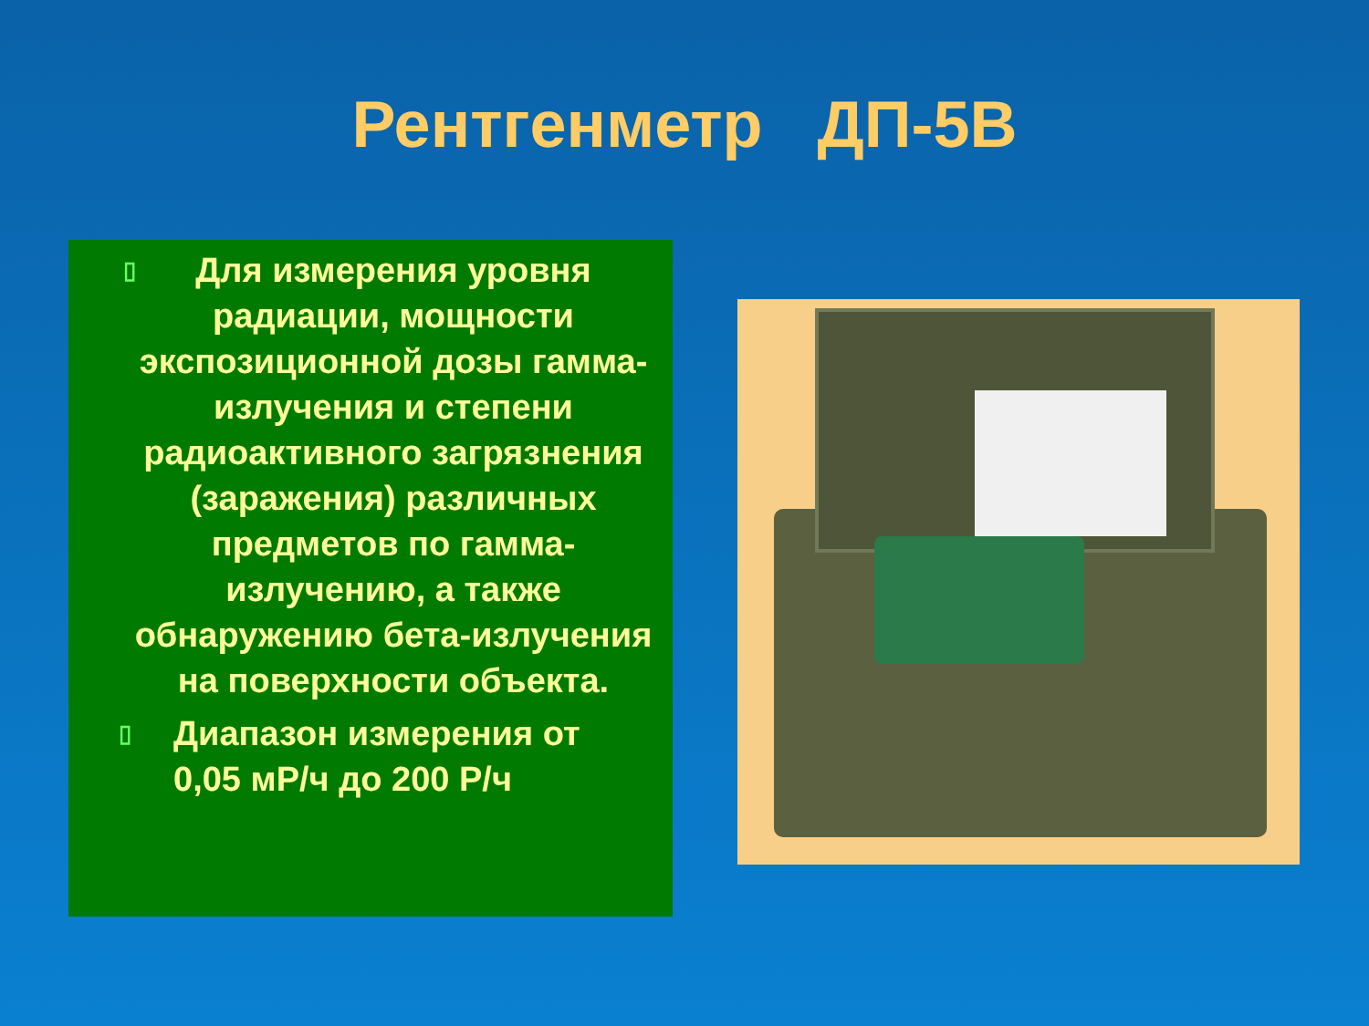Рентгенметр ДП-5В
▯ Для измерения уровня радиации, мощности экспозиционной дозы гамма-излучения и степени радиоактивного загрязнения (заражения) различных предметов по гамма-излучению, а также обнаружению бета-излучения на поверхности объекта.
▯ Диапазон измерения от
0,05 мР/ч до 200 Р/ч